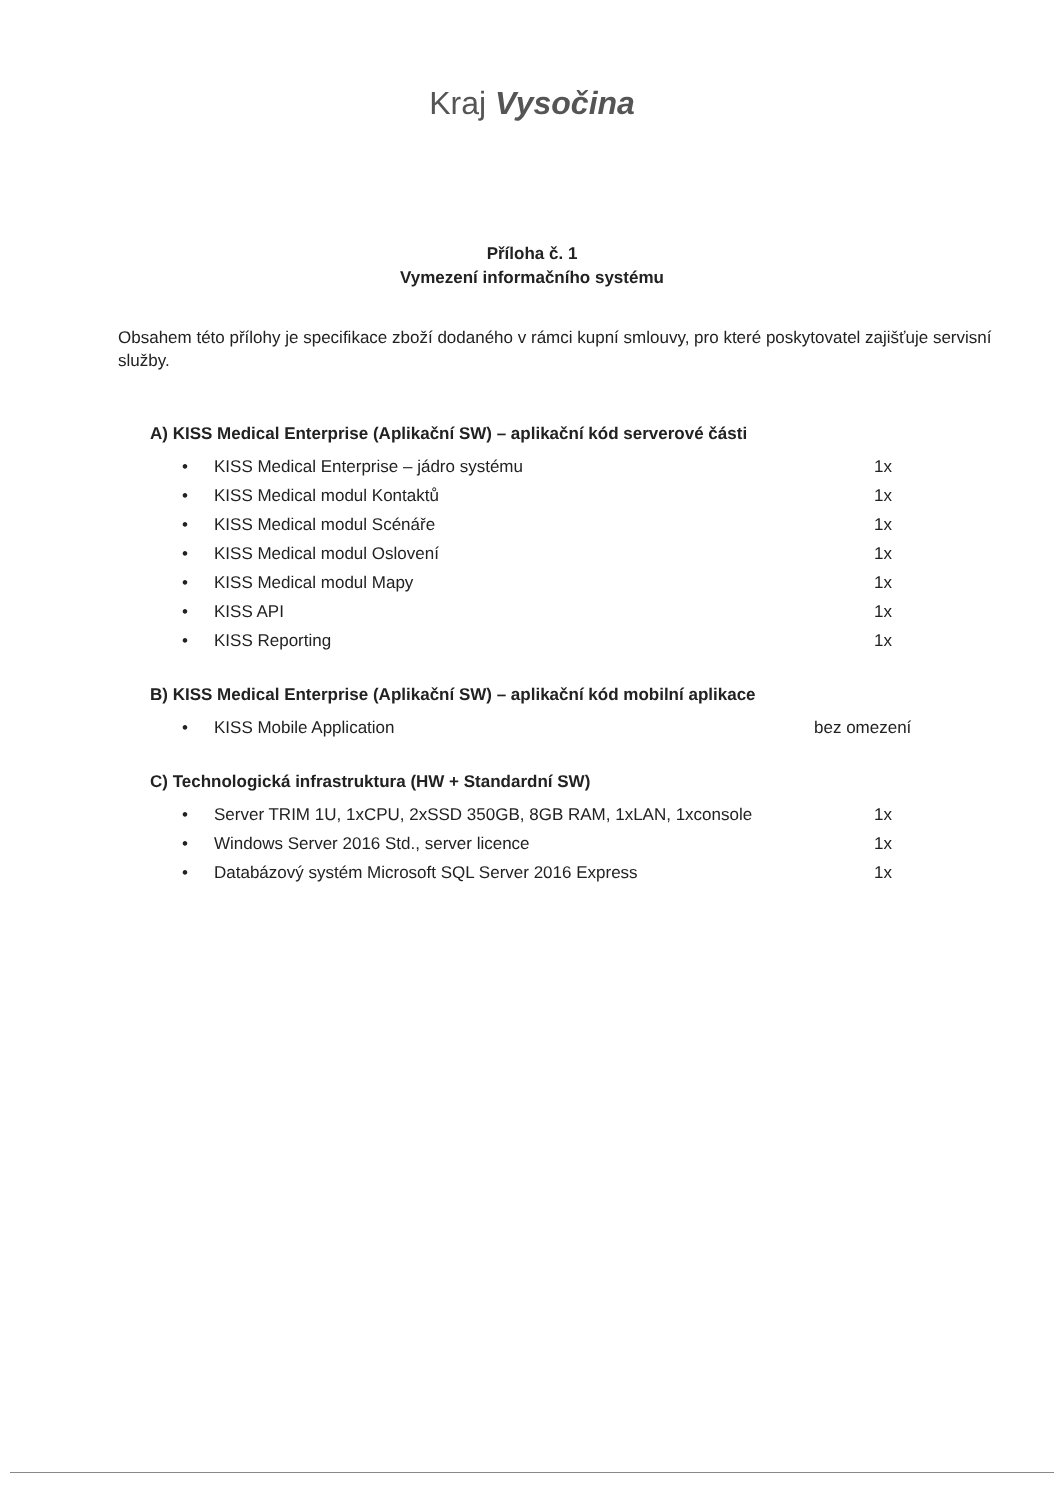Kraj Vysočina
Příloha č. 1
Vymezení informačního systému
Obsahem této přílohy je specifikace zboží dodaného v rámci kupní smlouvy, pro které poskytovatel zajišťuje servisní služby.
A) KISS Medical Enterprise (Aplikační SW) – aplikační kód serverové části
• KISS Medical Enterprise – jádro systému 1x
• KISS Medical modul Kontaktů 1x
• KISS Medical modul Scénáře 1x
• KISS Medical modul Oslovení 1x
• KISS Medical modul Mapy 1x
• KISS API 1x
• KISS Reporting 1x
B) KISS Medical Enterprise (Aplikační SW) – aplikační kód mobilní aplikace
• KISS Mobile Application bez omezení
C) Technologická infrastruktura (HW + Standardní SW)
• Server TRIM 1U, 1xCPU, 2xSSD 350GB, 8GB RAM, 1xLAN, 1xconsole 1x
• Windows Server 2016 Std., server licence 1x
• Databázový systém Microsoft SQL Server 2016 Express 1x